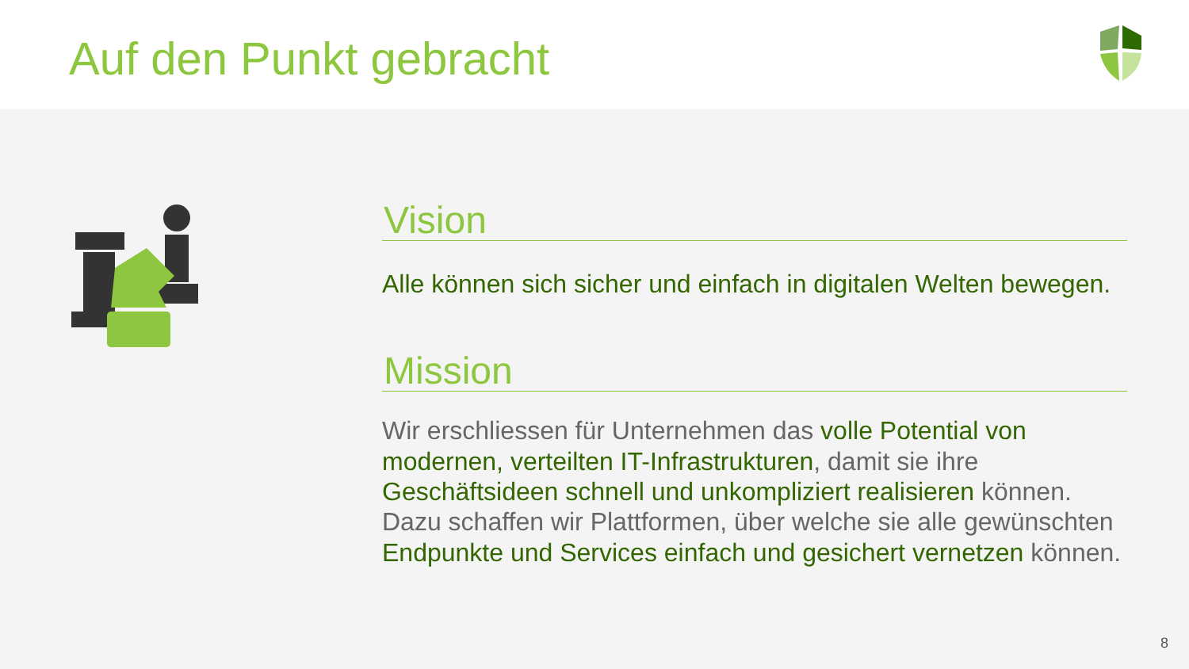Auf den Punkt gebracht
Vision
Alle können sich sicher und einfach in digitalen Welten bewegen.
Mission
Wir erschliessen für Unternehmen das volle Potential von modernen, verteilten IT-Infrastrukturen, damit sie ihre Geschäftsideen schnell und unkompliziert realisieren können. Dazu schaffen wir Plattformen, über welche sie alle gewünschten Endpunkte und Services einfach und gesichert vernetzen können.
8